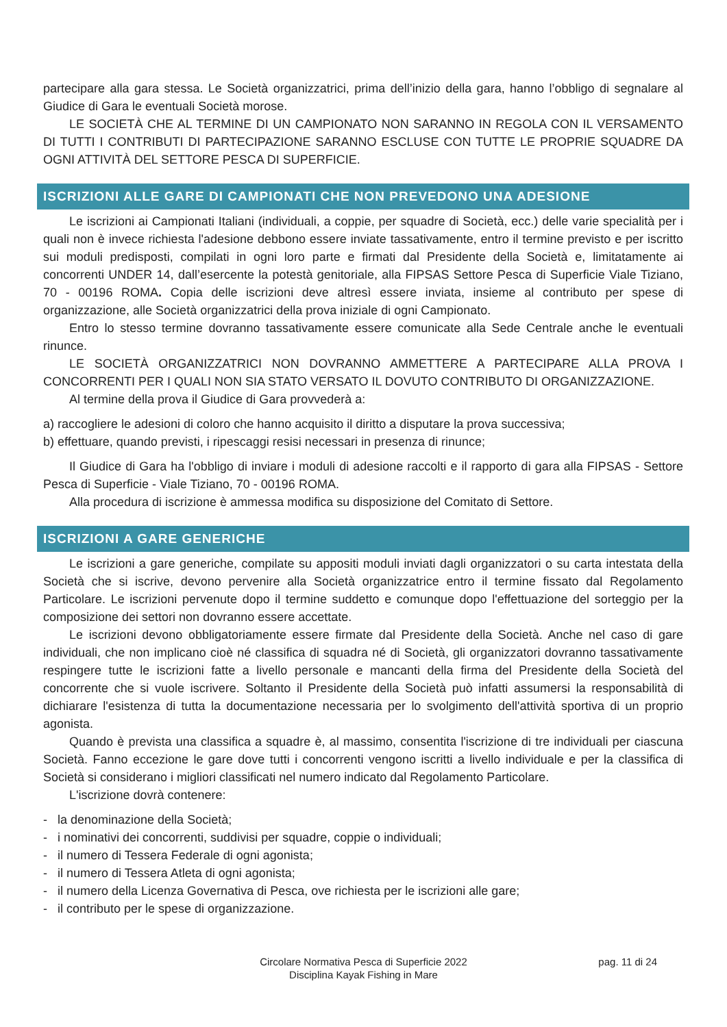partecipare alla gara stessa. Le Società organizzatrici, prima dell’inizio della gara, hanno l’obbligo di segnalare al Giudice di Gara le eventuali Società morose.
LE SOCIETÀ CHE AL TERMINE DI UN CAMPIONATO NON SARANNO IN REGOLA CON IL VERSAMENTO DI TUTTI I CONTRIBUTI DI PARTECIPAZIONE SARANNO ESCLUSE CON TUTTE LE PROPRIE SQUADRE DA OGNI ATTIVITÀ DEL SETTORE PESCA DI SUPERFICIE.
ISCRIZIONI ALLE GARE DI CAMPIONATI CHE NON PREVEDONO UNA ADESIONE
Le iscrizioni ai Campionati Italiani (individuali, a coppie, per squadre di Società, ecc.) delle varie specialità per i quali non è invece richiesta l'adesione debbono essere inviate tassativamente, entro il termine previsto e per iscritto sui moduli predisposti, compilati in ogni loro parte e firmati dal Presidente della Società e, limitatamente ai concorrenti UNDER 14, dall’esercente la potestà genitoriale, alla FIPSAS Settore Pesca di Superficie Viale Tiziano, 70 - 00196 ROMA. Copia delle iscrizioni deve altresì essere inviata, insieme al contributo per spese di organizzazione, alle Società organizzatrici della prova iniziale di ogni Campionato.
Entro lo stesso termine dovranno tassativamente essere comunicate alla Sede Centrale anche le eventuali rinunce.
LE SOCIETÀ ORGANIZZATRICI NON DOVRANNO AMMETTERE A PARTECIPARE ALLA PROVA I CONCORRENTI PER I QUALI NON SIA STATO VERSATO IL DOVUTO CONTRIBUTO DI ORGANIZZAZIONE.
Al termine della prova il Giudice di Gara provvederà a:
a) raccogliere le adesioni di coloro che hanno acquisito il diritto a disputare la prova successiva;
b) effettuare, quando previsti, i ripescaggi resisi necessari in presenza di rinunce;
Il Giudice di Gara ha l'obbligo di inviare i moduli di adesione raccolti e il rapporto di gara alla FIPSAS - Settore Pesca di Superficie - Viale Tiziano, 70 - 00196 ROMA.
Alla procedura di iscrizione è ammessa modifica su disposizione del Comitato di Settore.
ISCRIZIONI A GARE GENERICHE
Le iscrizioni a gare generiche, compilate su appositi moduli inviati dagli organizzatori o su carta intestata della Società che si iscrive, devono pervenire alla Società organizzatrice entro il termine fissato dal Regolamento Particolare. Le iscrizioni pervenute dopo il termine suddetto e comunque dopo l'effettuazione del sorteggio per la composizione dei settori non dovranno essere accettate.
Le iscrizioni devono obbligatoriamente essere firmate dal Presidente della Società. Anche nel caso di gare individuali, che non implicano cioè né classifica di squadra né di Società, gli organizzatori dovranno tassativamente respingere tutte le iscrizioni fatte a livello personale e mancanti della firma del Presidente della Società del concorrente che si vuole iscrivere. Soltanto il Presidente della Società può infatti assumersi la responsabilità di dichiarare l'esistenza di tutta la documentazione necessaria per lo svolgimento dell'attività sportiva di un proprio agonista.
Quando è prevista una classifica a squadre è, al massimo, consentita l'iscrizione di tre individuali per ciascuna Società. Fanno eccezione le gare dove tutti i concorrenti vengono iscritti a livello individuale e per la classifica di Società si considerano i migliori classificati nel numero indicato dal Regolamento Particolare.
L'iscrizione dovrà contenere:
- la denominazione della Società;
- i nominativi dei concorrenti, suddivisi per squadre, coppie o individuali;
- il numero di Tessera Federale di ogni agonista;
- il numero di Tessera Atleta di ogni agonista;
- il numero della Licenza Governativa di Pesca, ove richiesta per le iscrizioni alle gare;
- il contributo per le spese di organizzazione.
Circolare Normativa Pesca di Superficie 2022
Disciplina Kayak Fishing in Mare
pag. 11 di 24